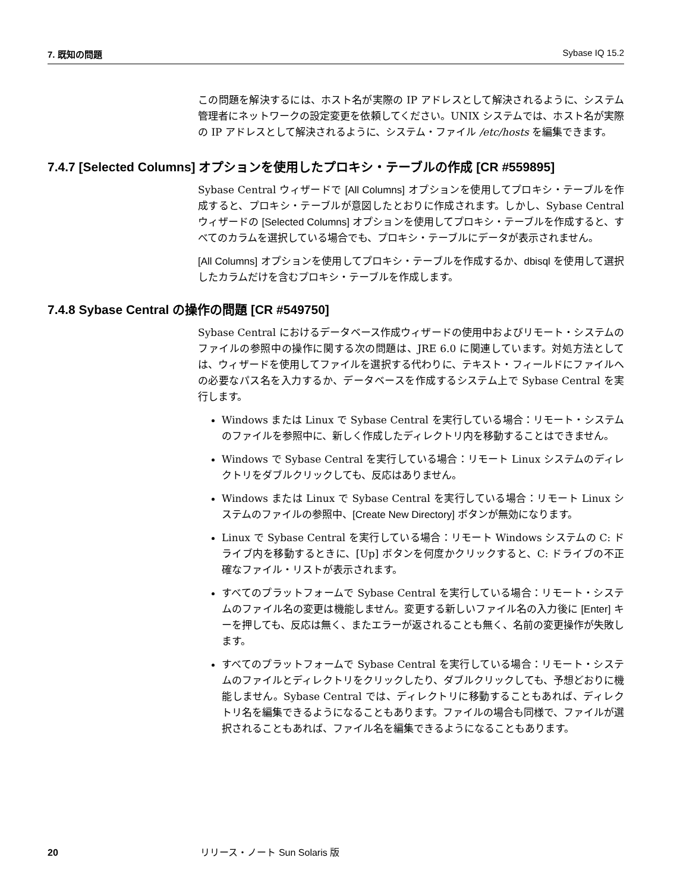7. 既知の問題 Sybase IQ 15.2
この問題を解決するには、ホスト名が実際の IP アドレスとして解決されるように、システム管理者にネットワークの設定変更を依頼してください。UNIX システムでは、ホスト名が実際の IP アドレスとして解決されるように、システム・ファイル /etc/hosts を編集できます。
7.4.7 [Selected Columns] オプションを使用したプロキシ・テーブルの作成 [CR #559895]
Sybase Central ウィザードで [All Columns] オプションを使用してプロキシ・テーブルを作成すると、プロキシ・テーブルが意図したとおりに作成されます。しかし、Sybase Central ウィザードの [Selected Columns] オプションを使用してプロキシ・テーブルを作成すると、すべてのカラムを選択している場合でも、プロキシ・テーブルにデータが表示されません。
[All Columns] オプションを使用してプロキシ・テーブルを作成するか、dbisql を使用して選択したカラムだけを含むプロキシ・テーブルを作成します。
7.4.8 Sybase Central の操作の問題 [CR #549750]
Sybase Central におけるデータベース作成ウィザードの使用中およびリモート・システムのファイルの参照中の操作に関する次の問題は、JRE 6.0 に関連しています。対処方法としては、ウィザードを使用してファイルを選択する代わりに、テキスト・フィールドにファイルへの必要なパス名を入力するか、データベースを作成するシステム上で Sybase Central を実行します。
Windows または Linux で Sybase Central を実行している場合：リモート・システムのファイルを参照中に、新しく作成したディレクトリ内を移動することはできません。
Windows で Sybase Central を実行している場合：リモート Linux システムのディレクトリをダブルクリックしても、反応はありません。
Windows または Linux で Sybase Central を実行している場合：リモート Linux システムのファイルの参照中、[Create New Directory] ボタンが無効になります。
Linux で Sybase Central を実行している場合：リモート Windows システムの C: ドライブ内を移動するときに、[Up] ボタンを何度かクリックすると、C: ドライブの不正確なファイル・リストが表示されます。
すべてのプラットフォームで Sybase Central を実行している場合：リモート・システムのファイル名の変更は機能しません。変更する新しいファイル名の入力後に [Enter] キーを押しても、反応は無く、またエラーが返されることも無く、名前の変更操作が失敗します。
すべてのプラットフォームで Sybase Central を実行している場合：リモート・システムのファイルとディレクトリをクリックしたり、ダブルクリックしても、予想どおりに機能しません。Sybase Central では、ディレクトリに移動することもあれば、ディレクトリ名を編集できるようになることもあります。ファイルの場合も同様で、ファイルが選択されることもあれば、ファイル名を編集できるようになることもあります。
20 リリース・ノート Sun Solaris 版